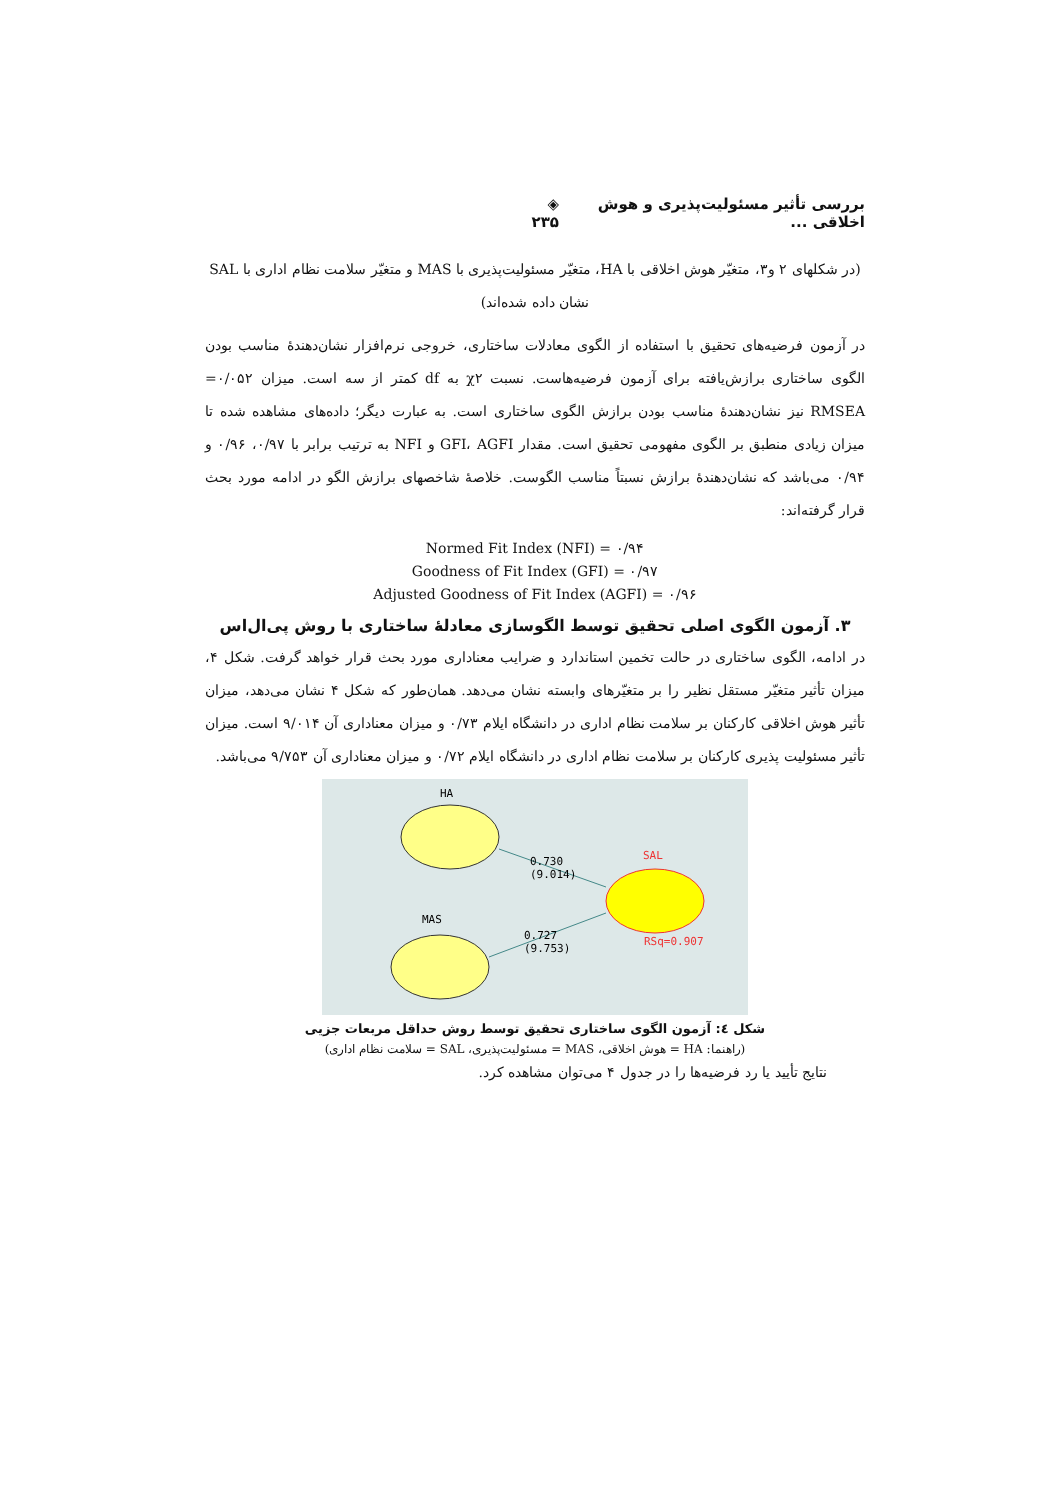بررسی تأثیر مسئولیت‌پذیری و هوش اخلاقی ... ◈ ۲۳۵
(در شکلهای ۲ و۳، متغیّر هوش اخلاقی با HA، متغیّر مسئولیت‌پذیری با MAS و متغیّر سلامت نظام اداری با SAL نشان داده شده‌اند)
در آزمون فرضیه‌های تحقیق با استفاده از الگوی معادلات ساختاری، خروجی نرم‌افزار نشان‌دهندۀ مناسب بودن الگوی ساختاری برازش‌یافته برای آزمون فرضیه‌هاست. نسبت χ۲ به df کمتر از سه است. میزان ۰/۰۵۲= RMSEA نیز نشان‌دهندۀ مناسب بودن برازش الگوی ساختاری است. به عبارت دیگر؛ داده‌های مشاهده شده تا میزان زیادی منطبق بر الگوی مفهومی تحقیق است. مقدار GFI، AGFI و NFI به ترتیب برابر با ۰/۹۷، ۰/۹۶ و ۰/۹۴ می‌باشد که نشان‌دهندۀ برازش نسبتاً مناسب الگوست. خلاصۀ شاخصهای برازش الگو در ادامه مورد بحث قرار گرفته‌اند:
Normed Fit Index (NFI) = ۰/۹۴
Goodness of Fit Index (GFI) = ۰/۹۷
Adjusted Goodness of Fit Index (AGFI) = ۰/۹۶
۳. آزمون الگوی اصلی تحقیق توسط الگوسازی معادلۀ ساختاری با روش پی‌ال‌اس
در ادامه، الگوی ساختاری در حالت تخمین استاندارد و ضرایب معناداری مورد بحث قرار خواهد گرفت. شکل ۴، میزان تأثیر متغیّر مستقل نظیر را بر متغیّرهای وابسته نشان می‌دهد. همان‌طور که شکل ۴ نشان می‌دهد، میزان تأثیر هوش اخلاقی کارکنان بر سلامت نظام اداری در دانشگاه ایلام ۰/۷۳ و میزان معناداری آن ۹/۰۱۴ است. میزان تأثیر مسئولیت پذیری کارکنان بر سلامت نظام اداری در دانشگاه ایلام ۰/۷۲ و میزان معناداری آن ۹/۷۵۳ می‌باشد.
HA
MAS
SAL
RSq=0.907
0.730
(9.014)
0.727
(9.753)
شکل ٤: آزمون الگوی ساختاری تحقیق توسط روش حداقل مربعات جزیی
(راهنما: HA = هوش اخلاقی، MAS = مسئولیت‌پذیری، SAL = سلامت نظام اداری)
نتایج تأیید یا رد فرضیه‌ها را در جدول ۴ می‌توان مشاهده کرد.